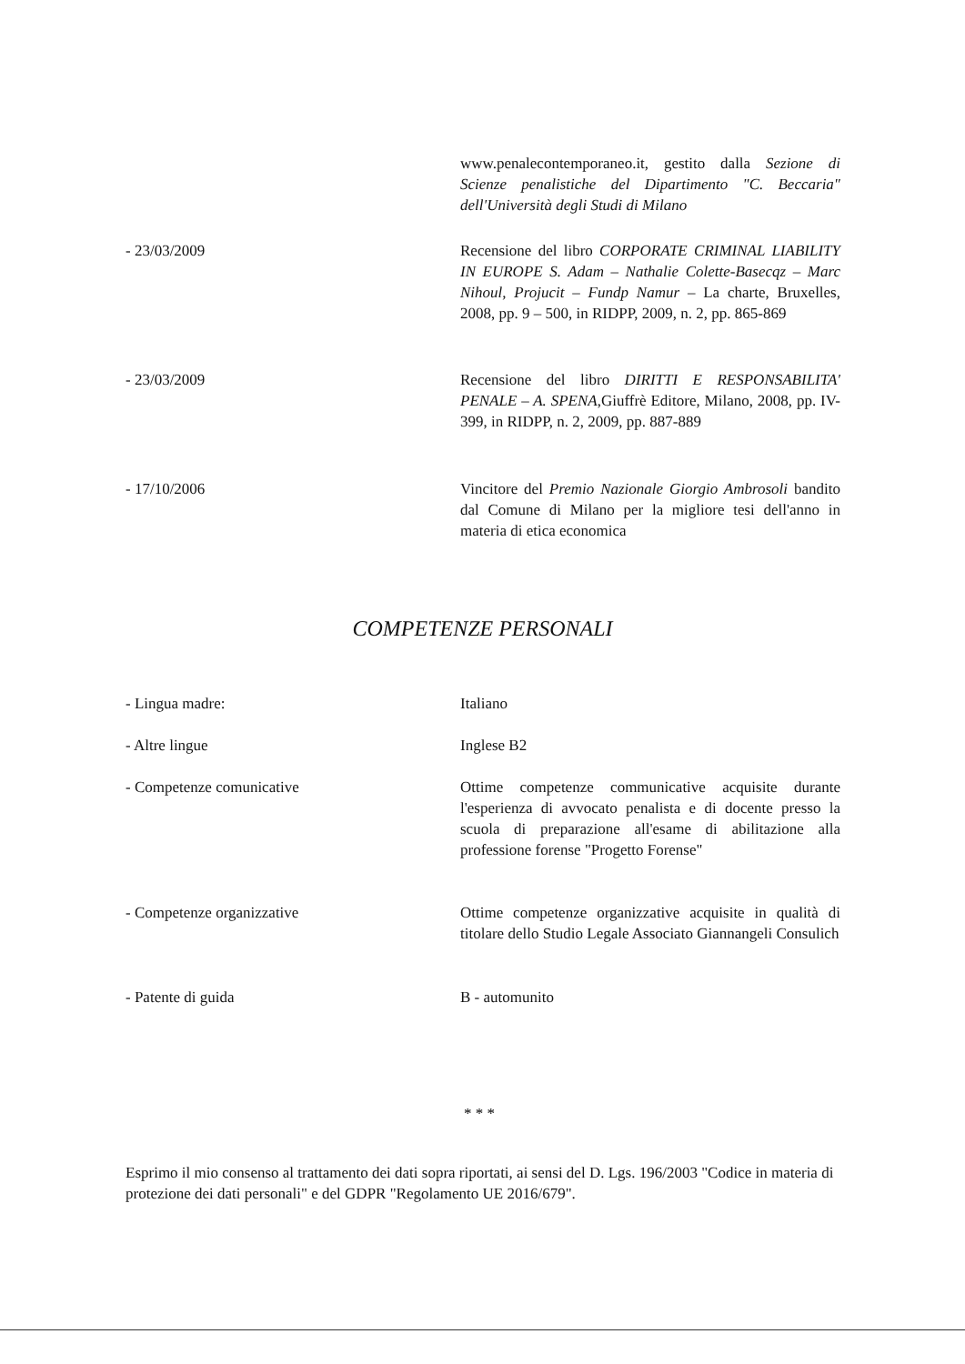www.penalecontemporaneo.it, gestito dalla Sezione di Scienze penalistiche del Dipartimento "C. Beccaria" dell'Università degli Studi di Milano
- 23/03/2009 Recensione del libro CORPORATE CRIMINAL LIABILITY IN EUROPE S. Adam – Nathalie Colette-Basecqz – Marc Nihoul, Projucit – Fundp Namur – La charte, Bruxelles, 2008, pp. 9 – 500, in RIDPP, 2009, n. 2, pp. 865-869
- 23/03/2009 Recensione del libro DIRITTI E RESPONSABILITA' PENALE – A. SPENA,Giuffrè Editore, Milano, 2008, pp. IV-399, in RIDPP, n. 2, 2009, pp. 887-889
- 17/10/2006 Vincitore del Premio Nazionale Giorgio Ambrosoli bandito dal Comune di Milano per la migliore tesi dell'anno in materia di etica economica
COMPETENZE PERSONALI
- Lingua madre: Italiano
- Altre lingue Inglese B2
- Competenze comunicative Ottime competenze communicative acquisite durante l'esperienza di avvocato penalista e di docente presso la scuola di preparazione all'esame di abilitazione alla professione forense "Progetto Forense"
- Competenze organizzative Ottime competenze organizzative acquisite in qualità di titolare dello Studio Legale Associato Giannangeli Consulich
- Patente di guida B - automunito
* * *
Esprimo il mio consenso al trattamento dei dati sopra riportati, ai sensi del D. Lgs. 196/2003 "Codice in materia di protezione dei dati personali" e del GDPR "Regolamento UE 2016/679".